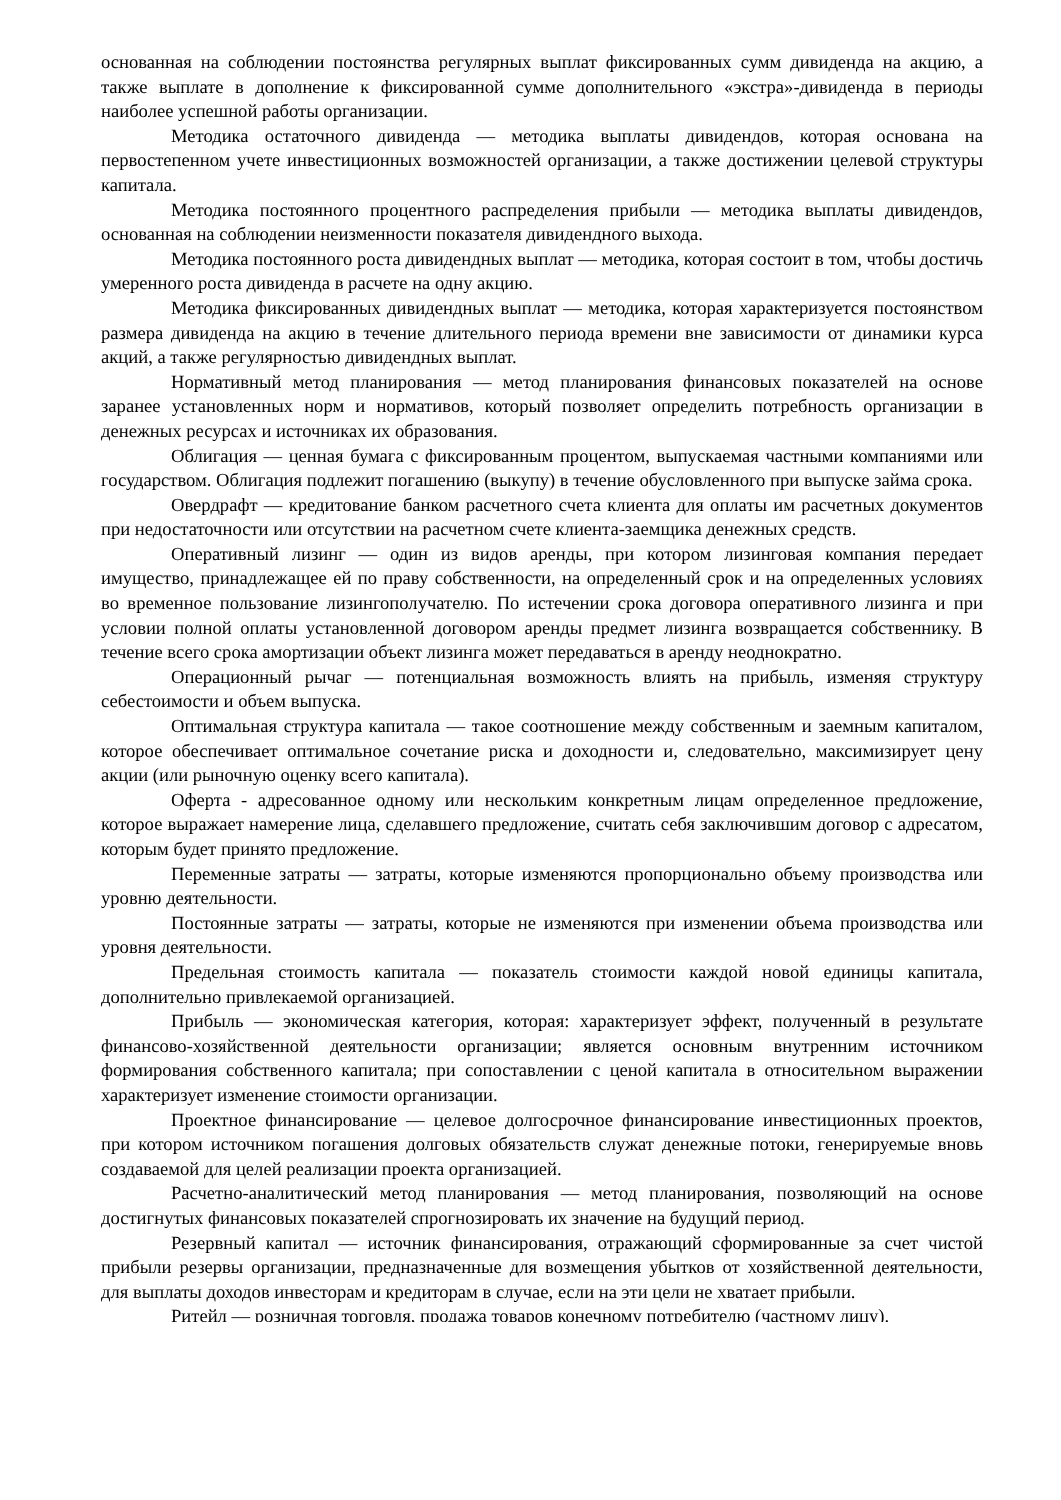основанная на соблюдении постоянства регулярных выплат фиксированных сумм дивиденда на акцию, а также выплате в дополнение к фиксированной сумме дополнительного «экстра»-дивиденда в периоды наиболее успешной работы организации.
Методика остаточного дивиденда — методика выплаты дивидендов, которая основана на первостепенном учете инвестиционных возможностей организации, а также достижении целевой структуры капитала.
Методика постоянного процентного распределения прибыли — методика выплаты дивидендов, основанная на соблюдении неизменности показателя дивидендного выхода.
Методика постоянного роста дивидендных выплат — методика, которая состоит в том, чтобы достичь умеренного роста дивиденда в расчете на одну акцию.
Методика фиксированных дивидендных выплат — методика, которая характеризуется постоянством размера дивиденда на акцию в течение длительного периода времени вне зависимости от динамики курса акций, а также регулярностью дивидендных выплат.
Нормативный метод планирования — метод планирования финансовых показателей на основе заранее установленных норм и нормативов, который позволяет определить потребность организации в денежных ресурсах и источниках их образования.
Облигация — ценная бумага с фиксированным процентом, выпускаемая частными компаниями или государством. Облигация подлежит погашению (выкупу) в течение обусловленного при выпуске займа срока.
Овердрафт — кредитование банком расчетного счета клиента для оплаты им расчетных документов при недостаточности или отсутствии на расчетном счете клиента-заемщика денежных средств.
Оперативный лизинг — один из видов аренды, при котором лизинговая компания передает имущество, принадлежащее ей по праву собственности, на определенный срок и на определенных условиях во временное пользование лизингополучателю. По истечении срока договора оперативного лизинга и при условии полной оплаты установленной договором аренды предмет лизинга возвращается собственнику. В течение всего срока амортизации объект лизинга может передаваться в аренду неоднократно.
Операционный рычаг — потенциальная возможность влиять на прибыль, изменяя структуру себестоимости и объем выпуска.
Оптимальная структура капитала — такое соотношение между собственным и заемным капиталом, которое обеспечивает оптимальное сочетание риска и доходности и, следовательно, максимизирует цену акции (или рыночную оценку всего капитала).
Оферта - адресованное одному или нескольким конкретным лицам определенное предложение, которое выражает намерение лица, сделавшего предложение, считать себя заключившим договор с адресатом, которым будет принято предложение.
Переменные затраты — затраты, которые изменяются пропорционально объему производства или уровню деятельности.
Постоянные затраты — затраты, которые не изменяются при изменении объема производства или уровня деятельности.
Предельная стоимость капитала — показатель стоимости каждой новой единицы капитала, дополнительно привлекаемой организацией.
Прибыль — экономическая категория, которая: характеризует эффект, полученный в результате финансово-хозяйственной деятельности организации; является основным внутренним источником формирования собственного капитала; при сопоставлении с ценой капитала в относительном выражении характеризует изменение стоимости организации.
Проектное финансирование — целевое долгосрочное финансирование инвестиционных проектов, при котором источником погашения долговых обязательств служат денежные потоки, генерируемые вновь создаваемой для целей реализации проекта организацией.
Расчетно-аналитический метод планирования — метод планирования, позволяющий на основе достигнутых финансовых показателей спрогнозировать их значение на будущий период.
Резервный капитал — источник финансирования, отражающий сформированные за счет чистой прибыли резервы организации, предназначенные для возмещения убытков от хозяйственной деятельности, для выплаты доходов инвесторам и кредиторам в случае, если на эти цели не хватает прибыли.
Ритейл — розничная торговля, продажа товаров конечному потребителю (частному лицу).